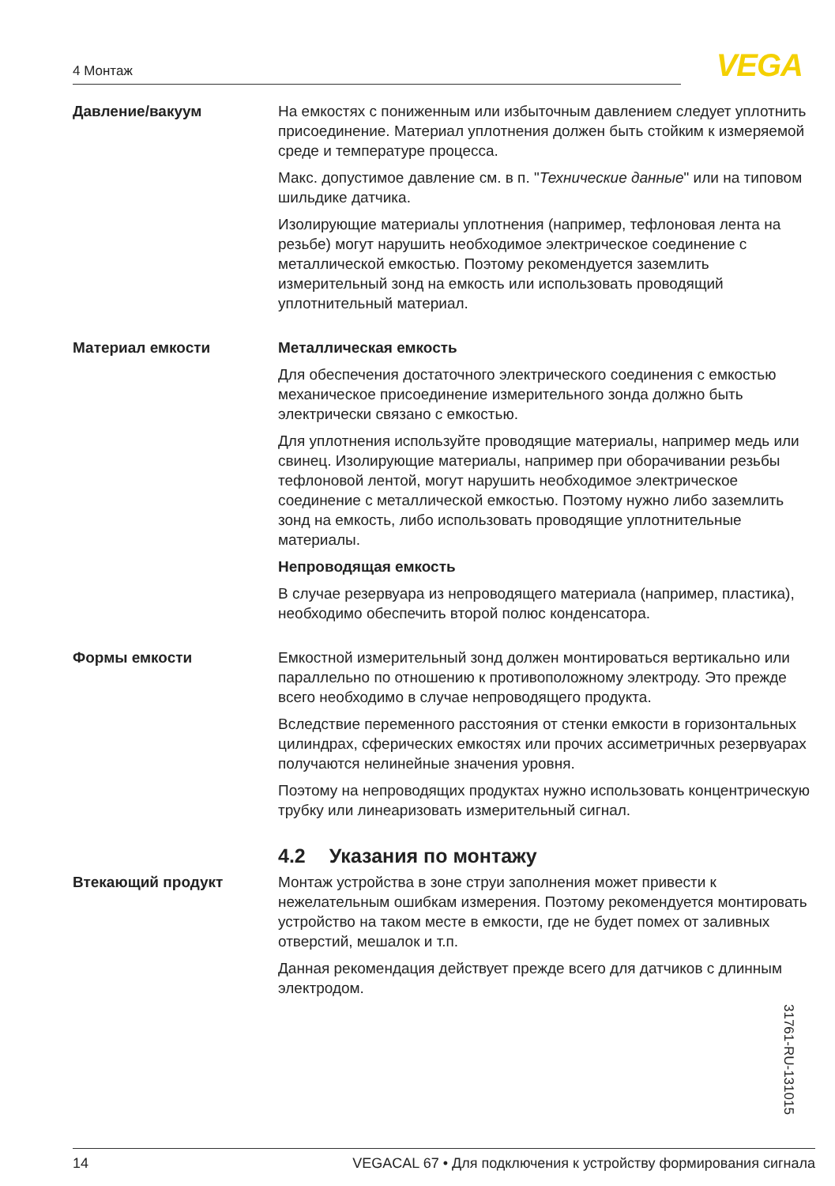4 Монтаж VEGA
Давление/вакуум На емкостях с пониженным или избыточным давлением следует уплотнить присоединение. Материал уплотнения должен быть стойким к измеряемой среде и температуре процесса.
Макс. допустимое давление см. в п. "Технические данные" или на типовом шильдике датчика.
Изолирующие материалы уплотнения (например, тефлоновая лента на резьбе) могут нарушить необходимое электрическое соединение с металлической емкостью. Поэтому рекомендуется заземлить измерительный зонд на емкость или использовать проводящий уплотнительный материал.
Материал емкости Металлическая емкость
Для обеспечения достаточного электрического соединения с емкостью механическое присоединение измерительного зонда должно быть электрически связано с емкостью.
Для уплотнения используйте проводящие материалы, например медь или свинец. Изолирующие материалы, например при оборачивании резьбы тефлоновой лентой, могут нарушить необходимое электрическое соединение с металлической емкостью. Поэтому нужно либо заземлить зонд на емкость, либо использовать проводящие уплотнительные материалы.
Непроводящая емкость
В случае резервуара из непроводящего материала (например, пластика), необходимо обеспечить второй полюс конденсатора.
Формы емкости Емкостной измерительный зонд должен монтироваться вертикально или параллельно по отношению к противоположному электроду. Это прежде всего необходимо в случае непроводящего продукта.
Вследствие переменного расстояния от стенки емкости в горизонтальных цилиндрах, сферических емкостях или прочих ассиметричных резервуарах получаются нелинейные значения уровня.
Поэтому на непроводящих продуктах нужно использовать концентрическую трубку или линеаризовать измерительный сигнал.
4.2 Указания по монтажу
Втекающий продукт Монтаж устройства в зоне струи заполнения может привести к нежелательным ошибкам измерения. Поэтому рекомендуется монтировать устройство на таком месте в емкости, где не будет помех от заливных отверстий, мешалок и т.п.
Данная рекомендация действует прежде всего для датчиков с длинным электродом.
31761-RU-131015
14 VEGACAL 67 • Для подключения к устройству формирования сигнала